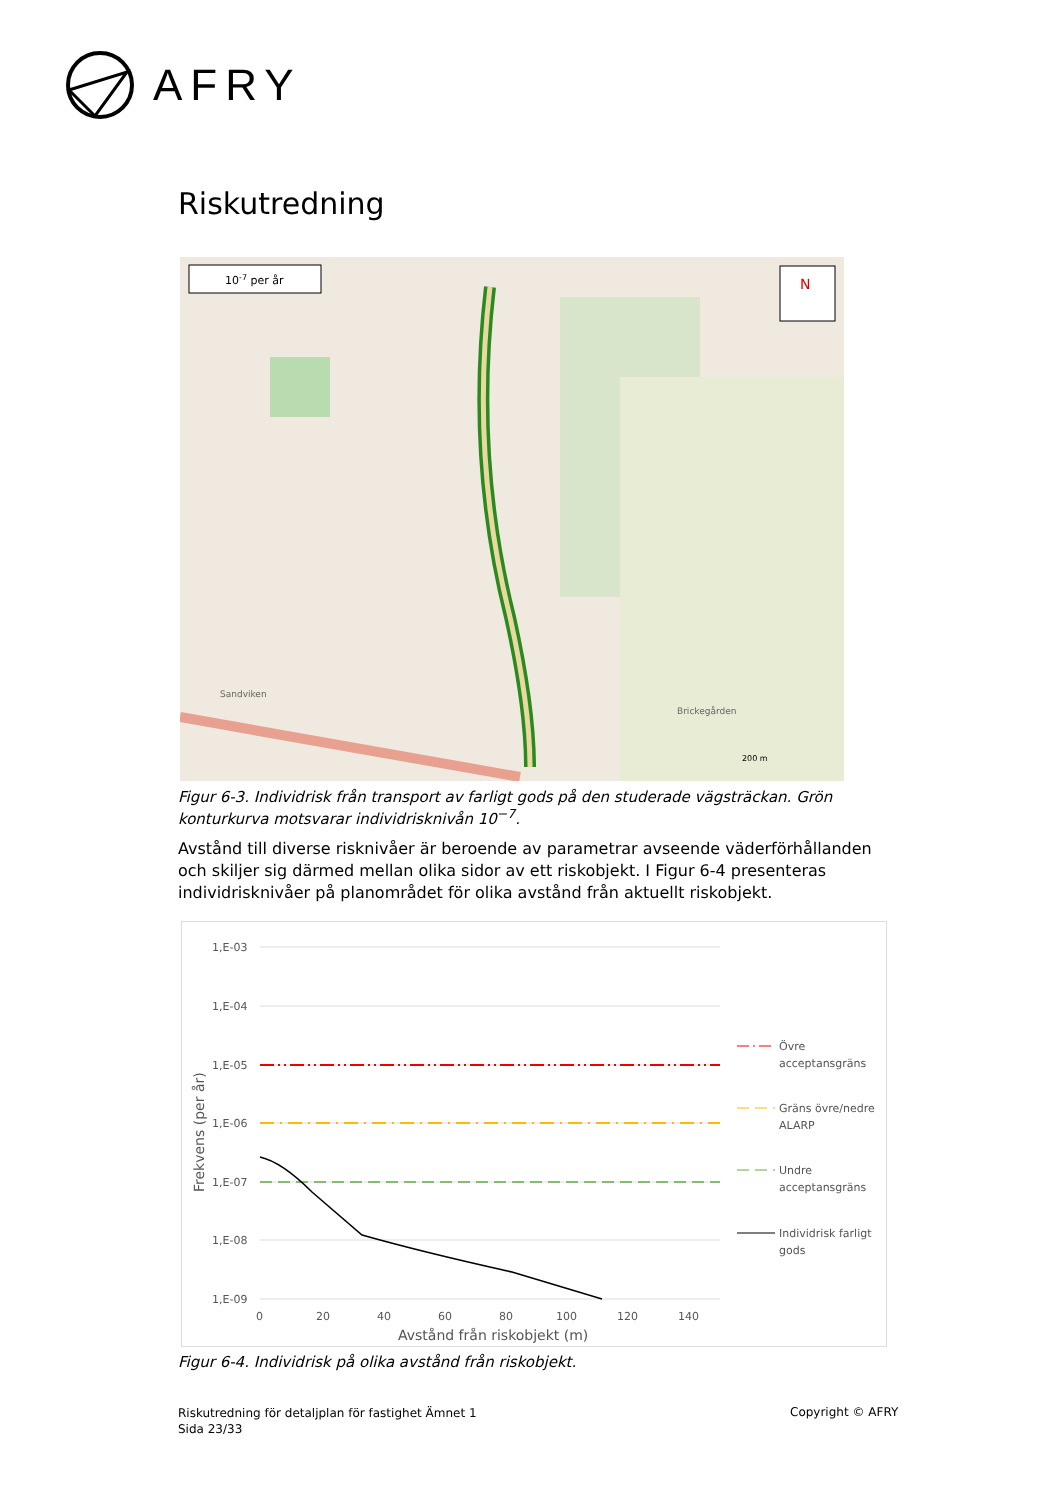AFRY
Riskutredning
N
10-7 per år
Sandviken
Brickegården
200 m
Figur 6-3. Individrisk från transport av farligt gods på den studerade vägsträckan. Grön konturkurva motsvarar individrisknivån 10<sup>−7</sup>.
Avstånd till diverse risknivåer är beroende av parametrar avseende väderförhållanden och skiljer sig därmed mellan olika sidor av ett riskobjekt. I Figur 6-4 presenteras individrisknivåer på planområdet för olika avstånd från aktuellt riskobjekt.
1,E-03
1,E-04
1,E-05
1,E-06
1,E-07
1,E-08
1,E-09
0
20
40
60
80
100
120
140
Avstånd från riskobjekt (m)
Frekvens (per år)
Övre
acceptansgräns
Gräns övre/nedre
ALARP
Undre
acceptansgräns
Individrisk farligt
gods
Figur 6-4. Individrisk på olika avstånd från riskobjekt.
Riskutredning för detaljplan för fastighet Ämnet 1
Sida 23/33
Copyright © AFRY